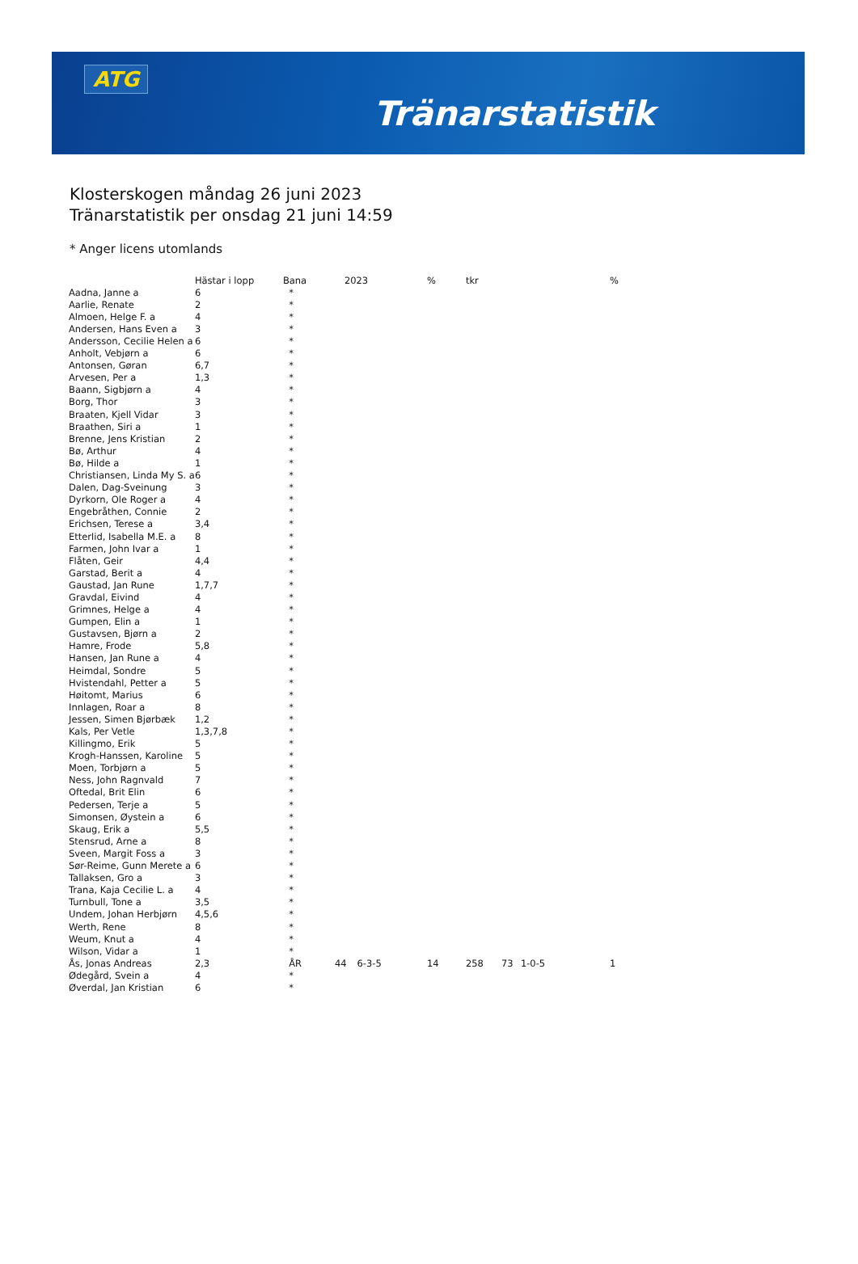ATG
Tränarstatistik
Klosterskogen måndag 26 juni 2023
Tränarstatistik per onsdag 21 juni 14:59
* Anger licens utomlands
| | Hästar i lopp | Bana | 2023 | | % | tkr | | | % |
| --- | --- | --- | --- | --- | --- | --- | --- | --- | --- |
| Aadna, Janne a | 6 | * | | | | | | | |
| Aarlie, Renate | 2 | * | | | | | | | |
| Almoen, Helge F. a | 4 | * | | | | | | | |
| Andersen, Hans Even a | 3 | * | | | | | | | |
| Andersson, Cecilie Helen a | 6 | * | | | | | | | |
| Anholt, Vebjørn a | 6 | * | | | | | | | |
| Antonsen, Gøran | 6,7 | * | | | | | | | |
| Arvesen, Per a | 1,3 | * | | | | | | | |
| Baann, Sigbjørn a | 4 | * | | | | | | | |
| Borg, Thor | 3 | * | | | | | | | |
| Braaten, Kjell Vidar | 3 | * | | | | | | | |
| Braathen, Siri a | 1 | * | | | | | | | |
| Brenne, Jens Kristian | 2 | * | | | | | | | |
| Bø, Arthur | 4 | * | | | | | | | |
| Bø, Hilde a | 1 | * | | | | | | | |
| Christiansen, Linda My S. a | 6 | * | | | | | | | |
| Dalen, Dag-Sveinung | 3 | * | | | | | | | |
| Dyrkorn, Ole Roger a | 4 | * | | | | | | | |
| Engebråthen, Connie | 2 | * | | | | | | | |
| Erichsen, Terese a | 3,4 | * | | | | | | | |
| Etterlid, Isabella M.E. a | 8 | * | | | | | | | |
| Farmen, John Ivar a | 1 | * | | | | | | | |
| Flåten, Geir | 4,4 | * | | | | | | | |
| Garstad, Berit a | 4 | * | | | | | | | |
| Gaustad, Jan Rune | 1,7,7 | * | | | | | | | |
| Gravdal, Eivind | 4 | * | | | | | | | |
| Grimnes, Helge a | 4 | * | | | | | | | |
| Gumpen, Elin a | 1 | * | | | | | | | |
| Gustavsen, Bjørn a | 2 | * | | | | | | | |
| Hamre, Frode | 5,8 | * | | | | | | | |
| Hansen, Jan Rune a | 4 | * | | | | | | | |
| Heimdal, Sondre | 5 | * | | | | | | | |
| Hvistendahl, Petter a | 5 | * | | | | | | | |
| Høitomt, Marius | 6 | * | | | | | | | |
| Innlagen, Roar a | 8 | * | | | | | | | |
| Jessen, Simen Bjørbæk | 1,2 | * | | | | | | | |
| Kals, Per Vetle | 1,3,7,8 | * | | | | | | | |
| Killingmo, Erik | 5 | * | | | | | | | |
| Krogh-Hanssen, Karoline | 5 | * | | | | | | | |
| Moen, Torbjørn a | 5 | * | | | | | | | |
| Ness, John Ragnvald | 7 | * | | | | | | | |
| Oftedal, Brit Elin | 6 | * | | | | | | | |
| Pedersen, Terje a | 5 | * | | | | | | | |
| Simonsen, Øystein a | 6 | * | | | | | | | |
| Skaug, Erik a | 5,5 | * | | | | | | | |
| Stensrud, Arne a | 8 | * | | | | | | | |
| Sveen, Margit Foss a | 3 | * | | | | | | | |
| Sør-Reime, Gunn Merete a | 6 | * | | | | | | | |
| Tallaksen, Gro a | 3 | * | | | | | | | |
| Trana, Kaja Cecilie L. a | 4 | * | | | | | | | |
| Turnbull, Tone a | 3,5 | * | | | | | | | |
| Undem, Johan Herbjørn | 4,5,6 | * | | | | | | | |
| Werth, Rene | 8 | * | | | | | | | |
| Weum, Knut a | 4 | * | | | | | | | |
| Wilson, Vidar a | 1 | * | | | | | | | |
| Ås, Jonas Andreas | 2,3 | ÅR | 44 | 6-3-5 | 14 | 258 | 73 | 1-0-5 | 1 |
| Ødegård, Svein a | 4 | * | | | | | | | |
| Øverdal, Jan Kristian | 6 | * | | | | | | | |